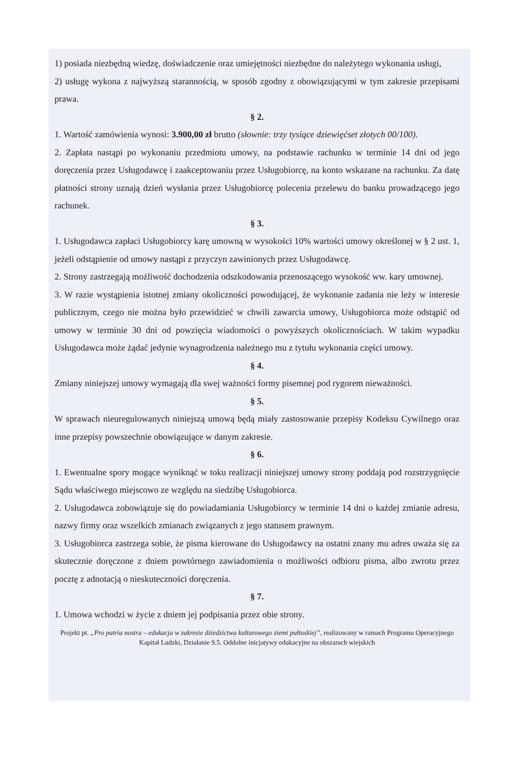1) posiada niezbędną wiedzę, doświadczenie oraz umiejętności niezbędne do należytego wykonania usługi,
2) usługę wykona z najwyższą starannością, w sposób zgodny z obowiązującymi w tym zakresie przepisami prawa.
§ 2.
1. Wartość zamówienia wynosi: 3.900,00 zł brutto (słownie: trzy tysiące dziewięćset złotych 00/100).
2. Zapłata nastąpi po wykonaniu przedmiotu umowy, na podstawie rachunku w terminie 14 dni od jego doręczenia przez Usługodawcę i zaakceptowaniu przez Usługobiorcę, na konto wskazane na rachunku. Za datę płatności strony uznają dzień wysłania przez Usługobiorcę polecenia przelewu do banku prowadzącego jego rachunek.
§ 3.
1. Usługodawca zapłaci Usługobiorcy karę umowną w wysokości 10% wartości umowy określonej w § 2 ust. 1, jeżeli odstąpienie od umowy nastąpi z przyczyn zawinionych przez Usługodawcę.
2. Strony zastrzegają możliwość dochodzenia odszkodowania przenoszącego wysokość ww. kary umownej.
3. W razie wystąpienia istotnej zmiany okoliczności powodującej, że wykonanie zadania nie leży w interesie publicznym, czego nie można było przewidzieć w chwili zawarcia umowy, Usługobiorca może odstąpić od umowy w terminie 30 dni od powzięcia wiadomości o powyższych okolicznościach. W takim wypadku Usługodawca może żądać jedynie wynagrodzenia należnego mu z tytułu wykonania części umowy.
§ 4.
Zmiany niniejszej umowy wymagają dla swej ważności formy pisemnej pod rygorem nieważności.
§ 5.
W sprawach nieuregulowanych niniejszą umową będą miały zastosowanie przepisy Kodeksu Cywilnego oraz inne przepisy powszechnie obowiązujące w danym zakresie.
§ 6.
1. Ewentualne spory mogące wyniknąć w toku realizacji niniejszej umowy strony poddają pod rozstrzygnięcie Sądu właściwego miejscowo ze względu na siedzibę Usługobiorca.
2. Usługodawca zobowiązuje się do powiadamiania Usługobiorcy w terminie 14 dni o każdej zmianie adresu, nazwy firmy oraz wszelkich zmianach związanych z jego statusem prawnym.
3. Usługobiorca zastrzega sobie, że pisma kierowane do Usługodawcy na ostatni znany mu adres uważa się za skutecznie doręczone z dniem powtórnego zawiadomienia o możliwości odbioru pisma, albo zwrotu przez pocztę z adnotacją o nieskuteczności doręczenia.
§ 7.
1. Umowa wchodzi w życie z dniem jej podpisania przez obie strony.
Projekt pt. „Pro patria nostra – edukacja w zakresie dziedzictwa kulturowego ziemi pułtuskiej”, realizowany w ramach Programu Operacyjnego Kapitał Ludzki, Działanie 9.5. Oddolne inicjatywy edukacyjne na obszarach wiejskich